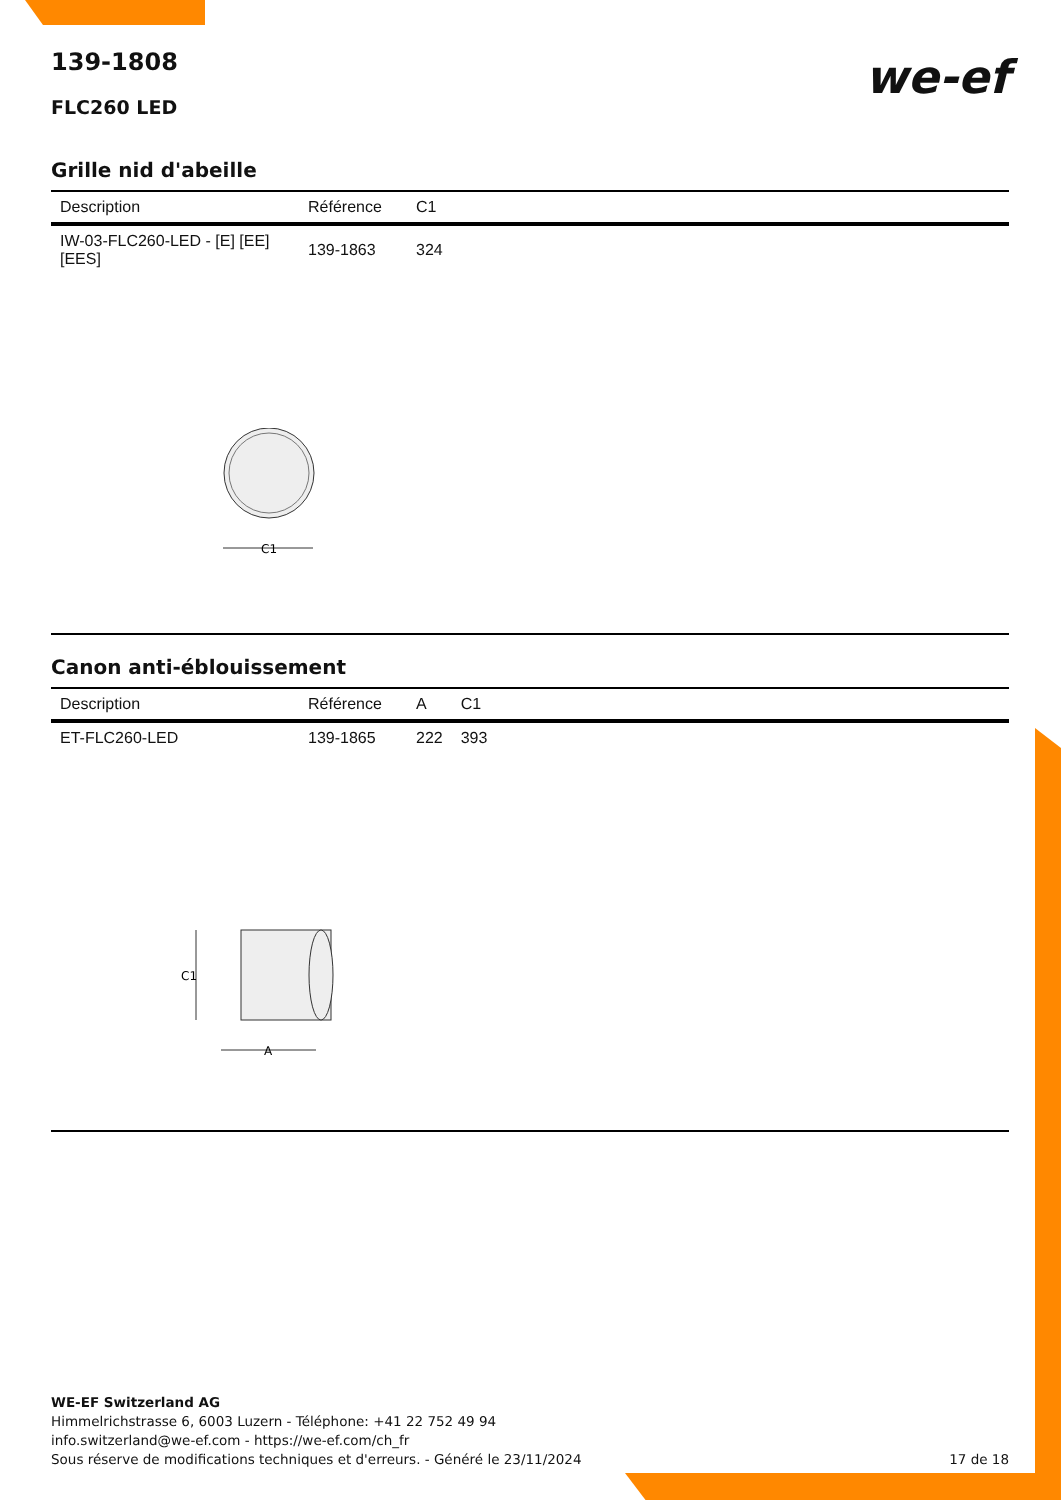139-1808
FLC260 LED
we-ef
Grille nid d'abeille
| Description | Référence | C1 |
| --- | --- | --- |
| IW-03-FLC260-LED - [E] [EE] [EES] | 139-1863 | 324 |
C1
Canon anti-éblouissement
| Description | Référence | A | C1 |
| --- | --- | --- | --- |
| ET-FLC260-LED | 139-1865 | 222 | 393 |
C1
A
WE-EF Switzerland AG
Himmelrichstrasse 6, 6003 Luzern - Téléphone: +41 22 752 49 94
info.switzerland@we-ef.com - https://we-ef.com/ch_fr
Sous réserve de modifications techniques et d'erreurs. - Généré le 23/11/2024 17 de 18